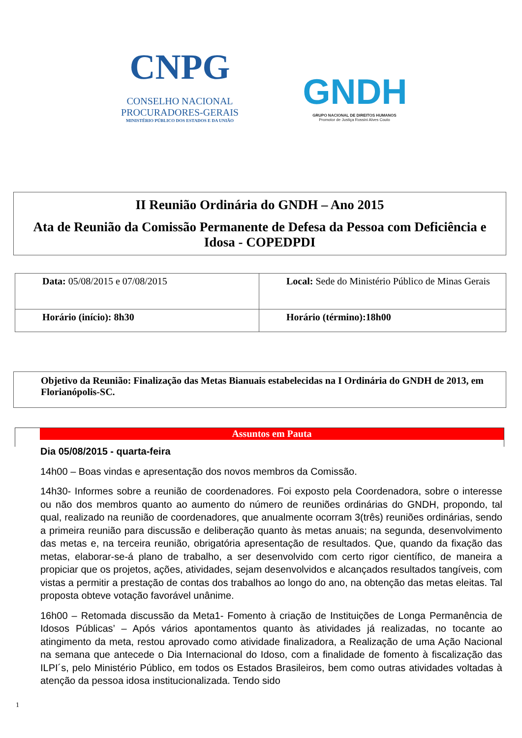CNPG
CONSELHO NACIONAL
PROCURADORES-GERAIS
MINISTÉRIO PÚBLICO DOS ESTADOS E DA UNIÃO
GNDH
GRUPO NACIONAL DE DIREITOS HUMANOS
Promotor de Justiça Rossini Alves Couto
II Reunião Ordinária do GNDH – Ano 2015
Ata de Reunião da Comissão Permanente de Defesa da Pessoa com Deficiência e Idosa - COPEDPDI
| Data: 05/08/2015 e 07/08/2015 | Local: Sede do Ministério Público de Minas Gerais |
| Horário (início): 8h30 | Horário (término):18h00 |
Objetivo da Reunião: Finalização das Metas Bianuais estabelecidas na I Ordinária do GNDH de 2013, em Florianópolis-SC.
Assuntos em Pauta
Dia 05/08/2015 - quarta-feira
14h00 – Boas vindas e apresentação dos novos membros da Comissão.
14h30- Informes sobre a reunião de coordenadores. Foi exposto pela Coordenadora, sobre o interesse ou não dos membros quanto ao aumento do número de reuniões ordinárias do GNDH, propondo, tal qual, realizado na reunião de coordenadores, que anualmente ocorram 3(três) reuniões ordinárias, sendo a primeira reunião para discussão e deliberação quanto às metas anuais; na segunda, desenvolvimento das metas e, na terceira reunião, obrigatória apresentação de resultados. Que, quando da fixação das metas, elaborar-se-á plano de trabalho, a ser desenvolvido com certo rigor científico, de maneira a propiciar que os projetos, ações, atividades, sejam desenvolvidos e alcançados resultados tangíveis, com vistas a permitir a prestação de contas dos trabalhos ao longo do ano, na obtenção das metas eleitas. Tal proposta obteve votação favorável unânime.
16h00 – Retomada discussão da Meta1- Fomento à criação de Instituições de Longa Permanência de Idosos Públicas’ – Após vários apontamentos quanto às atividades já realizadas, no tocante ao atingimento da meta, restou aprovado como atividade finalizadora, a Realização de uma Ação Nacional na semana que antecede o Dia Internacional do Idoso, com a finalidade de fomento à fiscalização das ILPI´s, pelo Ministério Público, em todos os Estados Brasileiros, bem como outras atividades voltadas à atenção da pessoa idosa institucionalizada. Tendo sido
1